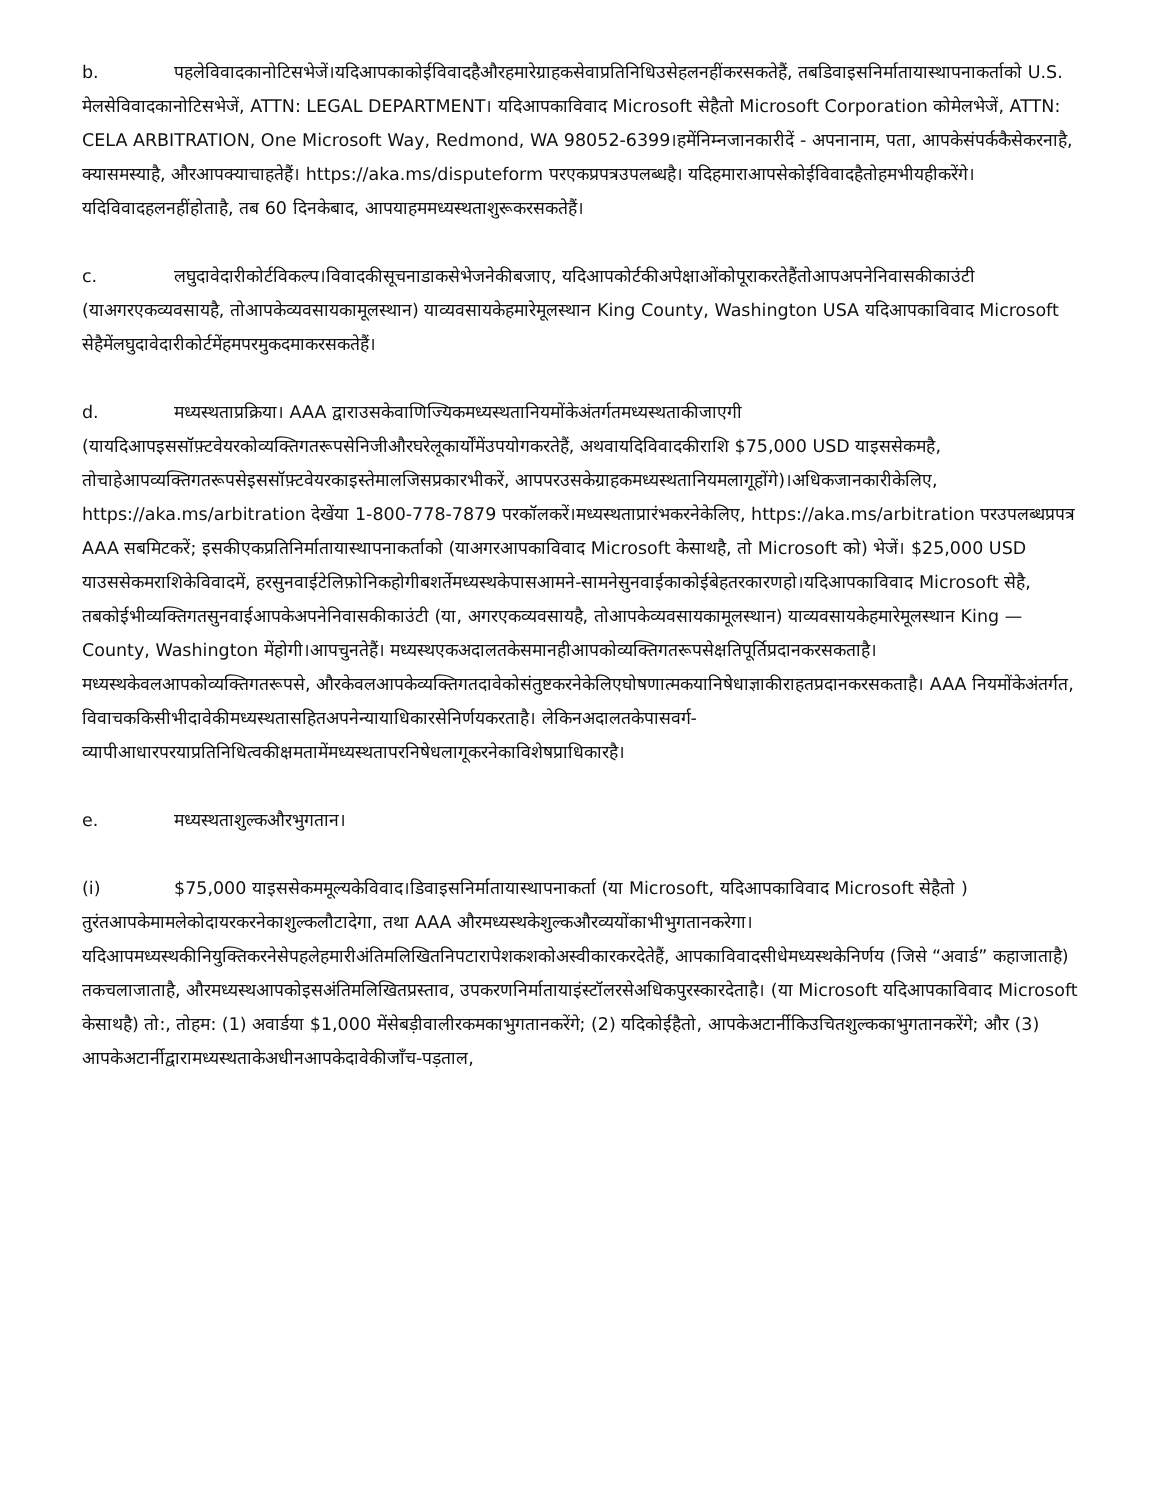b. पहलेविवादकानोटिसभेजें।यदिआपकाकोईविवादहैऔरहमारेग्राहकसेवाप्रतिनिधिउसेहलनहींकरसकतेहैं, तबडिवाइसनिर्मातायास्थापनाकर्ताको U.S. मेलसेविवादकानोटिसभेजें, ATTN: LEGAL DEPARTMENT। यदिआपकाविवाद Microsoft सेहैतो Microsoft Corporation कोमेलभेजें, ATTN: CELA ARBITRATION, One Microsoft Way, Redmond, WA 98052-6399।हमेंनिम्नजानकारीदें - अपनानाम, पता, आपकेसंपर्ककैसेकरनाहै, क्यासमस्याहै, औरआपक्याचाहतेहैं। https://aka.ms/disputeform परएकप्रपत्रउपलब्धहै। यदिहमाराआपसेकोईविवादहैतोहमभीयहीकरेंगे।यदिविवादहलनहींहोताहै, तब 60 दिनकेबाद, आपयाहममध्यस्थताशुरूकरसकतेहैं।
c. लघुदावेदारीकोर्टविकल्प।विवादकीसूचनाडाकसेभेजनेकीबजाए, यदिआपकोर्टकीअपेक्षाओंकोपूराकरतेहैंतोआपअपनेनिवासकीकाउंटी (याअगरएकव्यवसायहै, तोआपकेव्यवसायकामूलस्थान) याव्यवसायकेहमारेमूलस्थान King County, Washington USA यदिआपकाविवाद Microsoft सेहैमेंलघुदावेदारीकोर्टमेंहमपरमुकदमाकरसकतेहैं।
d. मध्यस्थताप्रक्रिया। AAA द्वाराउसकेवाणिज्यिकमध्यस्थतानियमोंकेअंतर्गतमध्यस्थताकीजाएगी (यायदिआपइससॉफ़्टवेयरकोव्यक्तिगतरूपसेनिजीऔरघरेलूकार्योंमेंउपयोगकरतेहैं, अथवायदिविवादकीराशि $75,000 USD याइससेकमहै, तोचाहेआपव्यक्तिगतरूपसेइससॉफ़्टवेयरकाइस्तेमालजिसप्रकारभीकरें, आपपरउसकेग्राहकमध्यस्थतानियमलागूहोंगे)।अधिकजानकारीकेलिए, https://aka.ms/arbitration देखेंया 1-800-778-7879 परकॉलकरें।मध्यस्थताप्रारंभकरनेकेलिए, https://aka.ms/arbitration परउपलब्धप्रपत्र AAA सबमिटकरें; इसकीएकप्रतिनिर्मातायास्थापनाकर्ताको (याअगरआपकाविवाद Microsoft केसाथहै, तो Microsoft को) भेजें। $25,000 USD याउससेकमराशिकेविवादमें, हरसुनवाईटेलिफ़ोनिकहोगीबशर्तेमध्यस्थकेपासआमने-सामनेसुनवाईकाकोईबेहतरकारणहो।यदिआपकाविवाद Microsoft सेहै, तबकोईभीव्यक्तिगतसुनवाईआपकेअपनेनिवासकीकाउंटी (या, अगरएकव्यवसायहै, तोआपकेव्यवसायकामूलस्थान) याव्यवसायकेहमारेमूलस्थान King — County, Washington मेंहोगी।आपचुनतेहैं। मध्यस्थएकअदालतकेसमानहीआपकोव्यक्तिगतरूपसेक्षतिपूर्तिप्रदानकरसकताहै। मध्यस्थकेवलआपकोव्यक्तिगतरूपसे, औरकेवलआपकेव्यक्तिगतदावेकोसंतुष्टकरनेकेलिएघोषणात्मकयानिषेधाज्ञाकीराहतप्रदानकरसकताहै। AAA नियमोंकेअंतर्गत, विवाचककिसीभीदावेकीमध्यस्थतासहितअपनेन्यायाधिकारसेनिर्णयकरताहै। लेकिनअदालतकेपासवर्ग-व्यापीआधारपरयाप्रतिनिधित्वकीक्षमतामेंमध्यस्थतापरनिषेधलागूकरनेकाविशेषप्राधिकारहै।
e. मध्यस्थताशुल्कऔरभुगतान।
(i) $75,000 याइससेकममूल्यकेविवाद।डिवाइसनिर्मातायास्थापनाकर्ता (या Microsoft, यदिआपकाविवाद Microsoft सेहैतो ) तुरंतआपकेमामलेकोदायरकरनेकाशुल्कलौटादेगा, तथा AAA औरमध्यस्थकेशुल्कऔरव्ययोंकाभीभुगतानकरेगा। यदिआपमध्यस्थकीनियुक्तिकरनेसेपहलेहमारीअंतिमलिखितनिपटारापेशकशकोअस्वीकारकरदेतेहैं, आपकाविवादसीधेमध्यस्थकेनिर्णय (जिसे “अवार्ड” कहाजाताहै) तकचलाजाताहै, औरमध्यस्थआपकोइसअंतिमलिखितप्रस्ताव, उपकरणनिर्मातायाइंस्टॉलरसेअधिकपुरस्कारदेताहै। (या Microsoft यदिआपकाविवाद Microsoft केसाथहै) तो:, तोहम: (1) अवार्डया $1,000 मेंसेबड़ीवालीरकमकाभुगतानकरेंगे; (2) यदिकोईहैतो, आपकेअटार्नीकिउचितशुल्ककाभुगतानकरेंगे; और (3) आपकेअटार्नीद्वारामध्यस्थताकेअधीनआपकेदावेकीजाँच-पड़ताल,